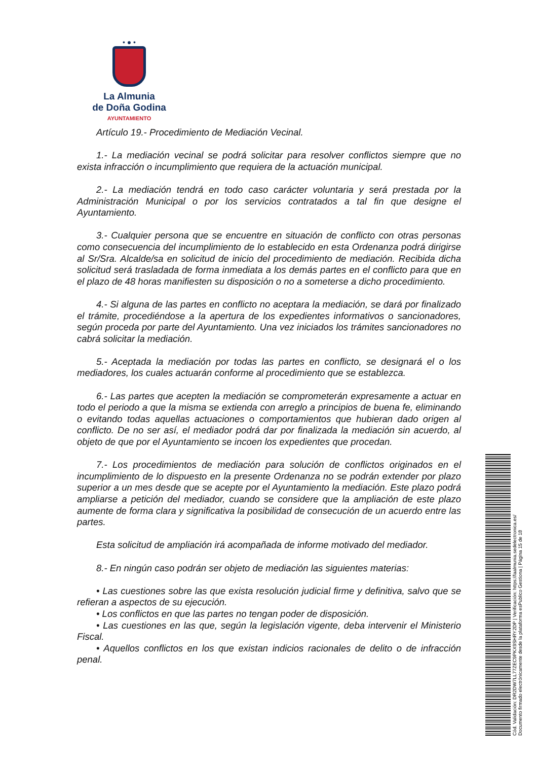• ● •
La Almunia
de Doña Godina
AYUNTAMIENTO
Artículo 19.- Procedimiento de Mediación Vecinal.
1.- La mediación vecinal se podrá solicitar para resolver conflictos siempre que no exista infracción o incumplimiento que requiera de la actuación municipal.
2.- La mediación tendrá en todo caso carácter voluntaria y será prestada por la Administración Municipal o por los servicios contratados a tal fin que designe el Ayuntamiento.
3.- Cualquier persona que se encuentre en situación de conflicto con otras personas como consecuencia del incumplimiento de lo establecido en esta Ordenanza podrá dirigirse al Sr/Sra. Alcalde/sa en solicitud de inicio del procedimiento de mediación. Recibida dicha solicitud será trasladada de forma inmediata a los demás partes en el conflicto para que en el plazo de 48 horas manifiesten su disposición o no a someterse a dicho procedimiento.
4.- Si alguna de las partes en conflicto no aceptara la mediación, se dará por finalizado el trámite, procediéndose a la apertura de los expedientes informativos o sancionadores, según proceda por parte del Ayuntamiento. Una vez iniciados los trámites sancionadores no cabrá solicitar la mediación.
5.- Aceptada la mediación por todas las partes en conflicto, se designará el o los mediadores, los cuales actuarán conforme al procedimiento que se establezca.
6.- Las partes que acepten la mediación se comprometerán expresamente a actuar en todo el periodo a que la misma se extienda con arreglo a principios de buena fe, eliminando o evitando todas aquellas actuaciones o comportamientos que hubieran dado origen al conflicto. De no ser así, el mediador podrá dar por finalizada la mediación sin acuerdo, al objeto de que por el Ayuntamiento se incoen los expedientes que procedan.
7.- Los procedimientos de mediación para solución de conflictos originados en el incumplimiento de lo dispuesto en la presente Ordenanza no se podrán extender por plazo superior a un mes desde que se acepte por el Ayuntamiento la mediación. Este plazo podrá ampliarse a petición del mediador, cuando se considere que la ampliación de este plazo aumente de forma clara y significativa la posibilidad de consecución de un acuerdo entre las partes.
Esta solicitud de ampliación irá acompañada de informe motivado del mediador.
8.- En ningún caso podrán ser objeto de mediación las siguientes materias:
• Las cuestiones sobre las que exista resolución judicial firme y definitiva, salvo que se refieran a aspectos de su ejecución.
• Los conflictos en que las partes no tengan poder de disposición.
• Las cuestiones en las que, según la legislación vigente, deba intervenir el Ministerio Fiscal.
• Aquellos conflictos en los que existan indicios racionales de delito o de infracción penal.
Cód. Validación: DR2DW7LL77ZEC9PKX9SHRY2DP | Verificación: https://laalmunia.sedelectronica.es/
Documento firmado electrónicamente desde la plataforma esPublico Gestiona | Página 15 de 18